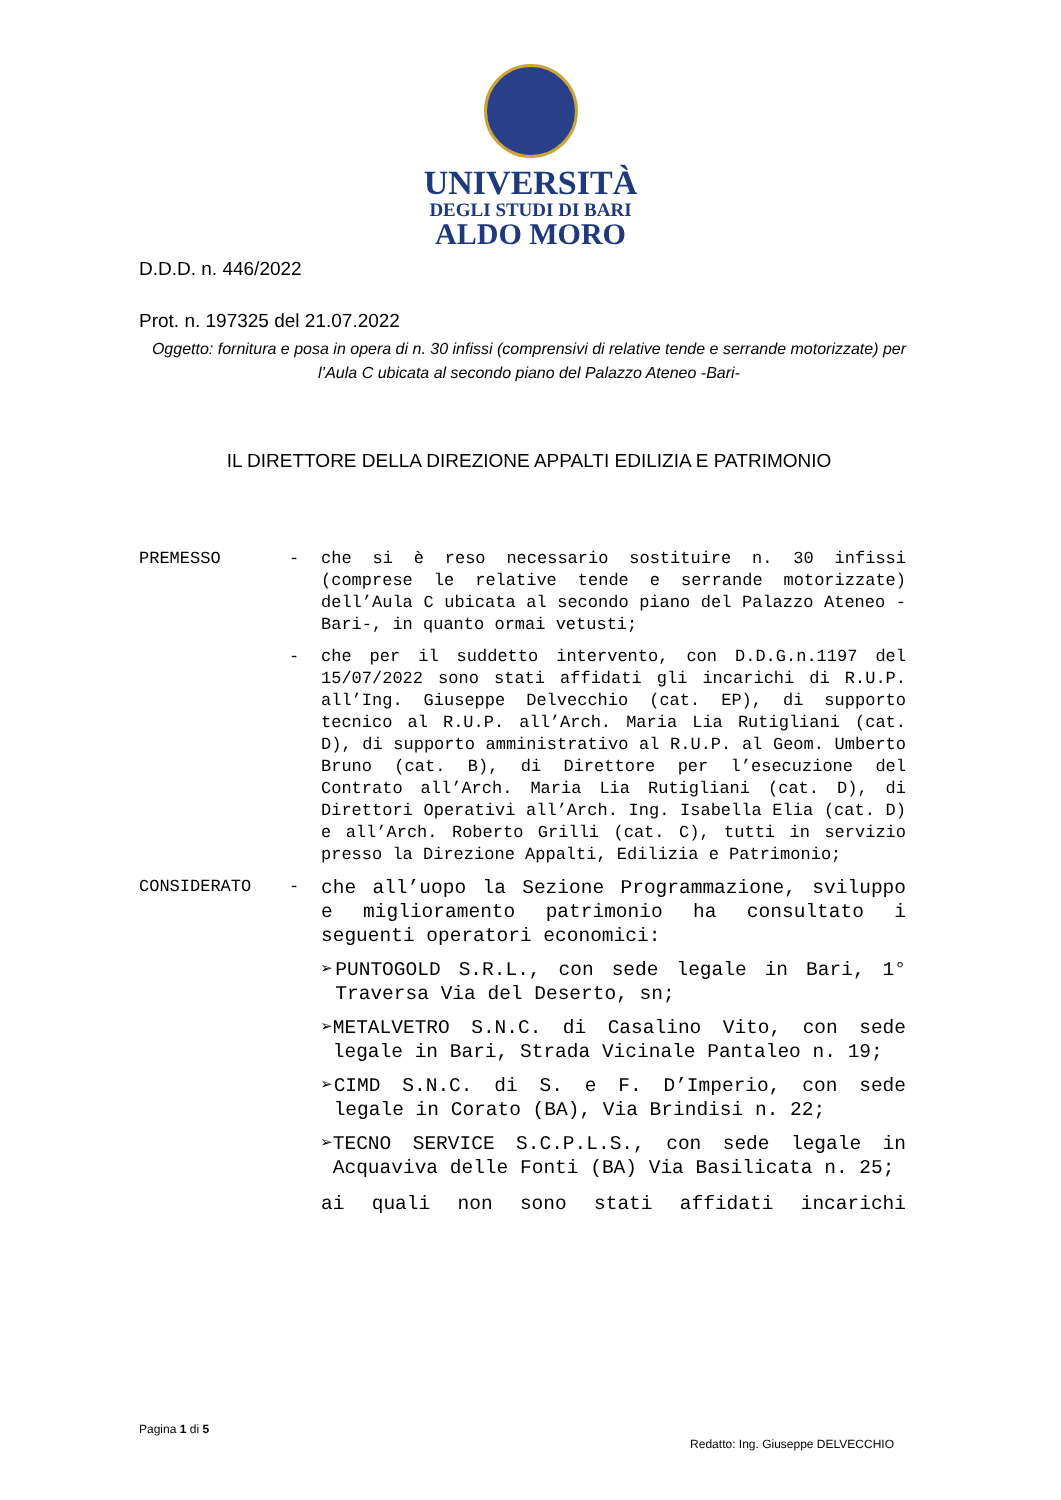UNIVERSITÀ
DEGLI STUDI DI BARI
ALDO MORO
D.D.D. n. 446/2022
Prot. n. 197325 del 21.07.2022
Oggetto: fornitura e posa in opera di n. 30 infissi (comprensivi di relative tende e serrande motorizzate) per l’Aula C ubicata al secondo piano del Palazzo Ateneo -Bari-
IL DIRETTORE DELLA DIREZIONE APPALTI EDILIZIA E PATRIMONIO
PREMESSO - che si è reso necessario sostituire n. 30 infissi (comprese le relative tende e serrande motorizzate) dell’Aula C ubicata al secondo piano del Palazzo Ateneo -Bari-, in quanto ormai vetusti;
- che per il suddetto intervento, con D.D.G.n.1197 del 15/07/2022 sono stati affidati gli incarichi di R.U.P. all’Ing. Giuseppe Delvecchio (cat. EP), di supporto tecnico al R.U.P. all’Arch. Maria Lia Rutigliani (cat. D), di supporto amministrativo al R.U.P. al Geom. Umberto Bruno (cat. B), di Direttore per l’esecuzione del Contrato all’Arch. Maria Lia Rutigliani (cat. D), di Direttori Operativi all’Arch. Ing. Isabella Elia (cat. D) e all’Arch. Roberto Grilli (cat. C), tutti in servizio presso la Direzione Appalti, Edilizia e Patrimonio;
CONSIDERATO -
che all’uopo la Sezione Programmazione, sviluppo e miglioramento patrimonio ha consultato i seguenti operatori economici:
➢ PUNTOGOLD S.R.L., con sede legale in Bari, 1° Traversa Via del Deserto, sn;
➢ METALVETRO S.N.C. di Casalino Vito, con sede legale in Bari, Strada Vicinale Pantaleo n. 19;
➢ CIMD S.N.C. di S. e F. D’Imperio, con sede legale in Corato (BA), Via Brindisi n. 22;
➢ TECNO SERVICE S.C.P.L.S., con sede legale in Acquaviva delle Fonti (BA) Via Basilicata n. 25;
ai quali non sono stati affidati incarichi
Pagina 1 di 5
Redatto: Ing. Giuseppe DELVECCHIO